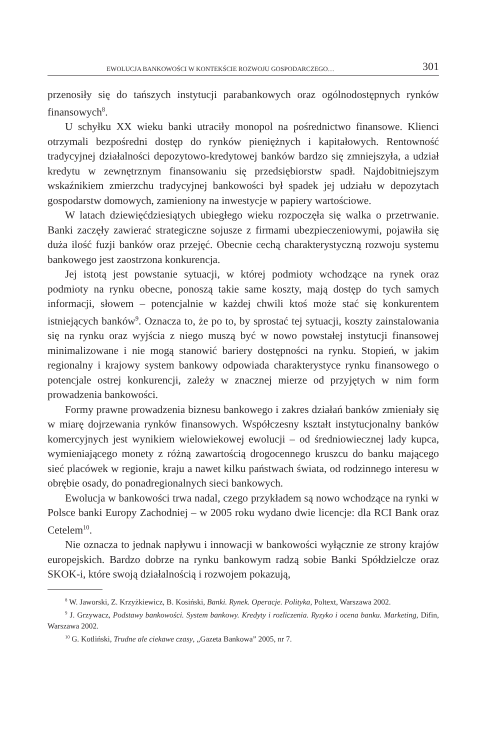EWOLUCJA BANKOWOŚCI W KONTEKŚCIE ROZWOJU GOSPODARCZEGO… 301
przenosiły się do tańszych instytucji parabankowych oraz ogólnodostępnych rynków finansowych<sup>8</sup>.
U schyłku XX wieku banki utraciły monopol na pośrednictwo finansowe. Klienci otrzymali bezpośredni dostęp do rynków pieniężnych i kapitałowych. Rentowność tradycyjnej działalności depozytowo-kredytowej banków bardzo się zmniejszyła, a udział kredytu w zewnętrznym finansowaniu się przedsiębiorstw spadł. Najdobitniejszym wskaźnikiem zmierzchu tradycyjnej bankowości był spadek jej udziału w depozytach gospodarstw domowych, zamieniony na inwestycje w papiery wartościowe.
W latach dziewięćdziesiątych ubiegłego wieku rozpoczęła się walka o przetrwanie. Banki zaczęły zawierać strategiczne sojusze z firmami ubezpieczeniowymi, pojawiła się duża ilość fuzji banków oraz przejęć. Obecnie cechą charakterystyczną rozwoju systemu bankowego jest zaostrzona konkurencja.
Jej istotą jest powstanie sytuacji, w której podmioty wchodzące na rynek oraz podmioty na rynku obecne, ponoszą takie same koszty, mają dostęp do tych samych informacji, słowem – potencjalnie w każdej chwili ktoś może stać się konkurentem istniejących banków<sup>9</sup>. Oznacza to, że po to, by sprostać tej sytuacji, koszty zainstalowania się na rynku oraz wyjścia z niego muszą być w nowo powstałej instytucji finansowej minimalizowane i nie mogą stanowić bariery dostępności na rynku. Stopień, w jakim regionalny i krajowy system bankowy odpowiada charakterystyce rynku finansowego o potencjale ostrej konkurencji, zależy w znacznej mierze od przyjętych w nim form prowadzenia bankowości.
Formy prawne prowadzenia biznesu bankowego i zakres działań banków zmieniały się w miarę dojrzewania rynków finansowych. Współczesny kształt instytucjonalny banków komercyjnych jest wynikiem wielowiekowej ewolucji – od średniowiecznej lady kupca, wymieniającego monety z różną zawartością drogocennego kruszcu do banku mającego sieć placówek w regionie, kraju a nawet kilku państwach świata, od rodzinnego interesu w obrębie osady, do ponadregionalnych sieci bankowych.
Ewolucja w bankowości trwa nadal, czego przykładem są nowo wchodzące na rynki w Polsce banki Europy Zachodniej – w 2005 roku wydano dwie licencje: dla RCI Bank oraz Cetelem<sup>10</sup>.
Nie oznacza to jednak napływu i innowacji w bankowości wyłącznie ze strony krajów europejskich. Bardzo dobrze na rynku bankowym radzą sobie Banki Spółdzielcze oraz SKOK-i, które swoją działalnością i rozwojem pokazują,
<sup>8</sup> W. Jaworski, Z. Krzyżkiewicz, B. Kosiński, Banki. Rynek. Operacje. Polityka, Poltext, Warszawa 2002.
<sup>9</sup> J. Grzywacz, Podstawy bankowości. System bankowy. Kredyty i rozliczenia. Ryzyko i ocena banku. Marketing, Difin, Warszawa 2002.
<sup>10</sup> G. Kotliński, Trudne ale ciekawe czasy, „Gazeta Bankowa” 2005, nr 7.